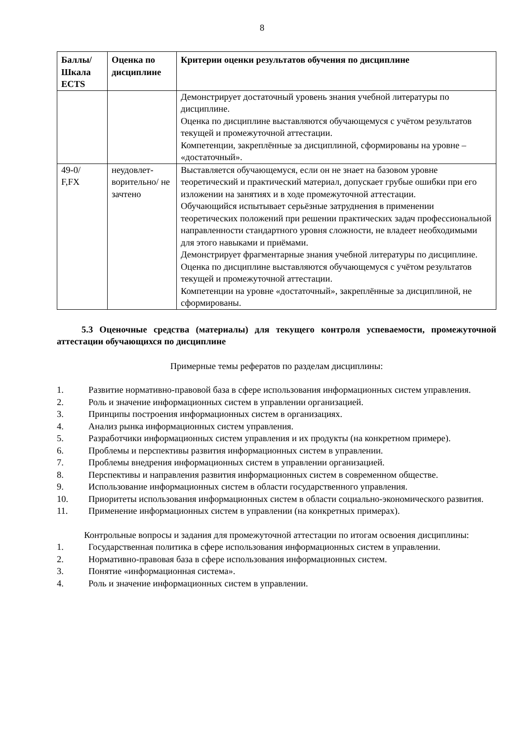8
| Баллы/ Шкала ECTS | Оценка по дисциплине | Критерии оценки результатов обучения по дисциплине |
| --- | --- | --- |
| | | Демонстрирует достаточный уровень знания учебной литературы по дисциплине. Оценка по дисциплине выставляются обучающемуся с учётом результатов текущей и промежуточной аттестации. Компетенции, закреплённые за дисциплиной, сформированы на уровне – «достаточный». |
| 49-0/ F,FX | неудовлет-ворительно/ не зачтено | Выставляется обучающемуся, если он не знает на базовом уровне теоретический и практический материал, допускает грубые ошибки при его изложении на занятиях и в ходе промежуточной аттестации. Обучающийся испытывает серьёзные затруднения в применении теоретических положений при решении практических задач профессиональной направленности стандартного уровня сложности, не владеет необходимыми для этого навыками и приёмами. Демонстрирует фрагментарные знания учебной литературы по дисциплине. Оценка по дисциплине выставляются обучающемуся с учётом результатов текущей и промежуточной аттестации. Компетенции на уровне «достаточный», закреплённые за дисциплиной, не сформированы. |
5.3 Оценочные средства (материалы) для текущего контроля успеваемости, промежуточной аттестации обучающихся по дисциплине
Примерные темы рефератов по разделам дисциплины:
1. Развитие нормативно-правовой база в сфере использования информационных систем управления.
2. Роль и значение информационных систем в управлении организацией.
3. Принципы построения информационных систем в организациях.
4. Анализ рынка информационных систем управления.
5. Разработчики информационных систем управления и их продукты (на конкретном примере).
6. Проблемы и перспективы развития информационных систем в управлении.
7. Проблемы внедрения информационных систем в управлении организацией.
8. Перспективы и направления развития информационных систем в современном обществе.
9. Использование информационных систем в области государственного управления.
10. Приоритеты использования информационных систем в области социально-экономического развития.
11. Применение информационных систем в управлении (на конкретных примерах).
Контрольные вопросы и задания для промежуточной аттестации по итогам освоения дисциплины:
1. Государственная политика в сфере использования информационных систем в управлении.
2. Нормативно-правовая база в сфере использования информационных систем.
3. Понятие «информационная система».
4. Роль и значение информационных систем в управлении.